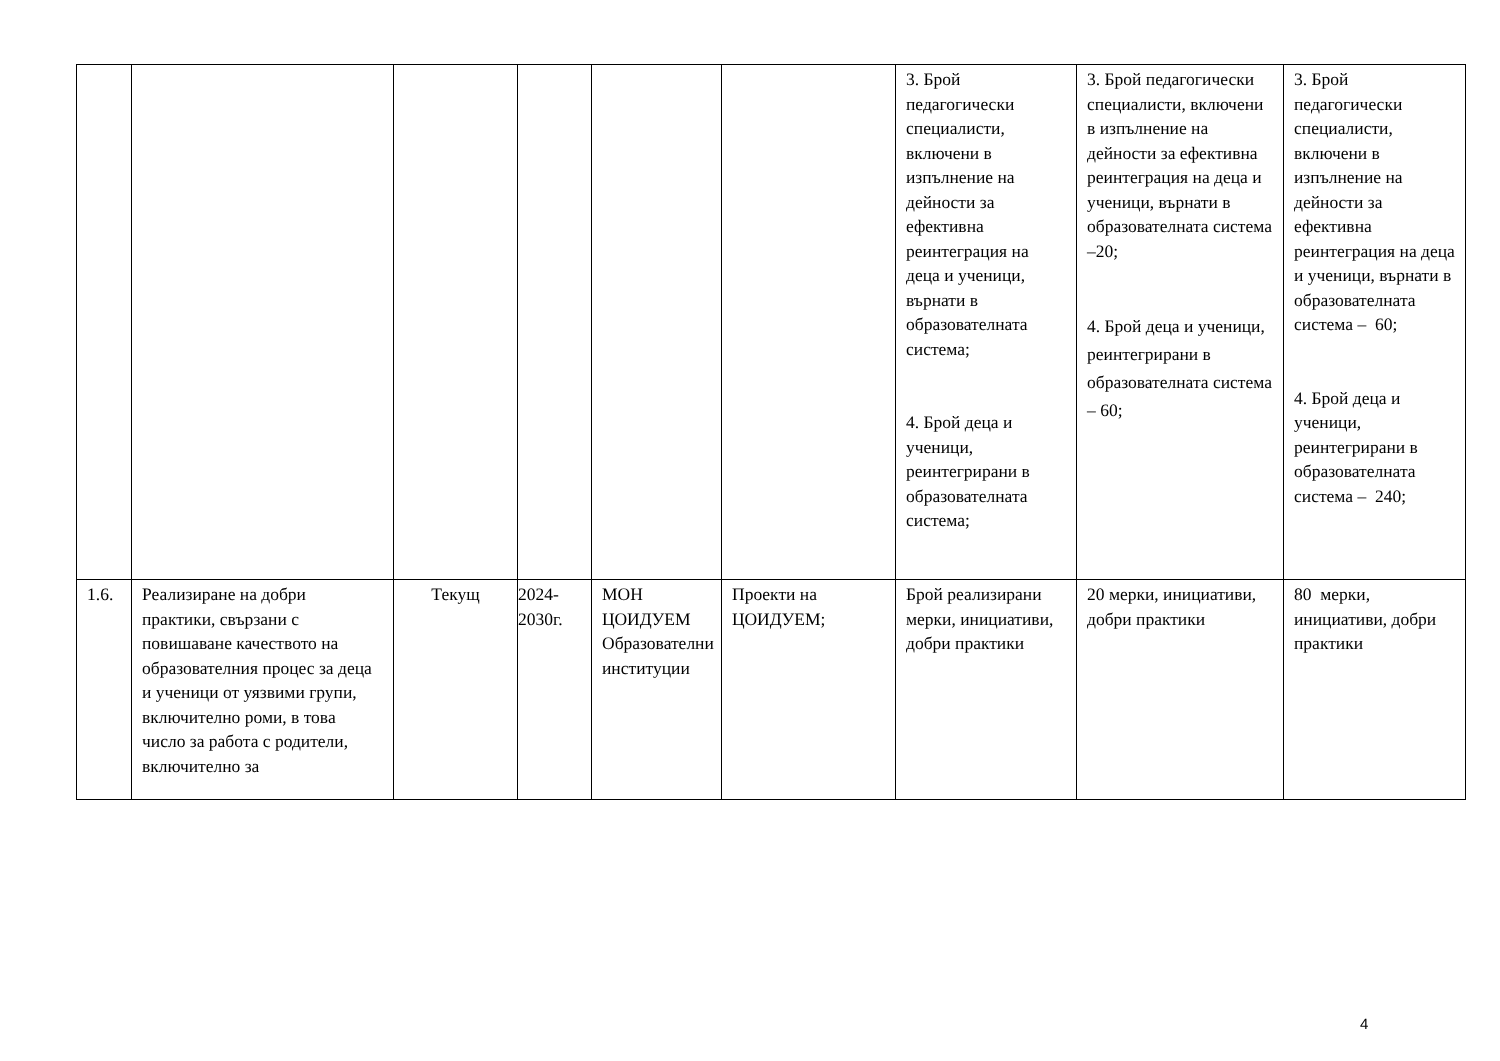| | | | | | | 3. Брой педагогически специалисти, включени в изпълнение на дейности за ефективна реинтеграция на деца и ученици, върнати в образователната система; 4. Брой деца и ученици, реинтегрирани в образователната система; | 3. Брой педагогически специалисти, включени в изпълнение на дейности за ефективна реинтеграция на деца и ученици, върнати в образователната система –20; 4. Брой деца и ученици, реинтегрирани в образователната система – 60; | 3. Брой педагогически специалисти, включени в изпълнение на дейности за ефективна реинтеграция на деца и ученици, върнати в образователната система – 60; 4. Брой деца и ученици, реинтегрирани в образователната система – 240; |
| 1.6. | Реализиране на добри практики, свързани с повишаване качеството на образователния процес за деца и ученици от уязвими групи, включително роми, в това число за работа с родители, включително за | Текущ | 2024-2030г. | МОН ЦОИДУЕМ Образователни институции | Проекти на ЦОИДУЕМ; | Брой реализирани мерки, инициативи, добри практики | 20 мерки, инициативи, добри практики | 80 мерки, инициативи, добри практики |
4